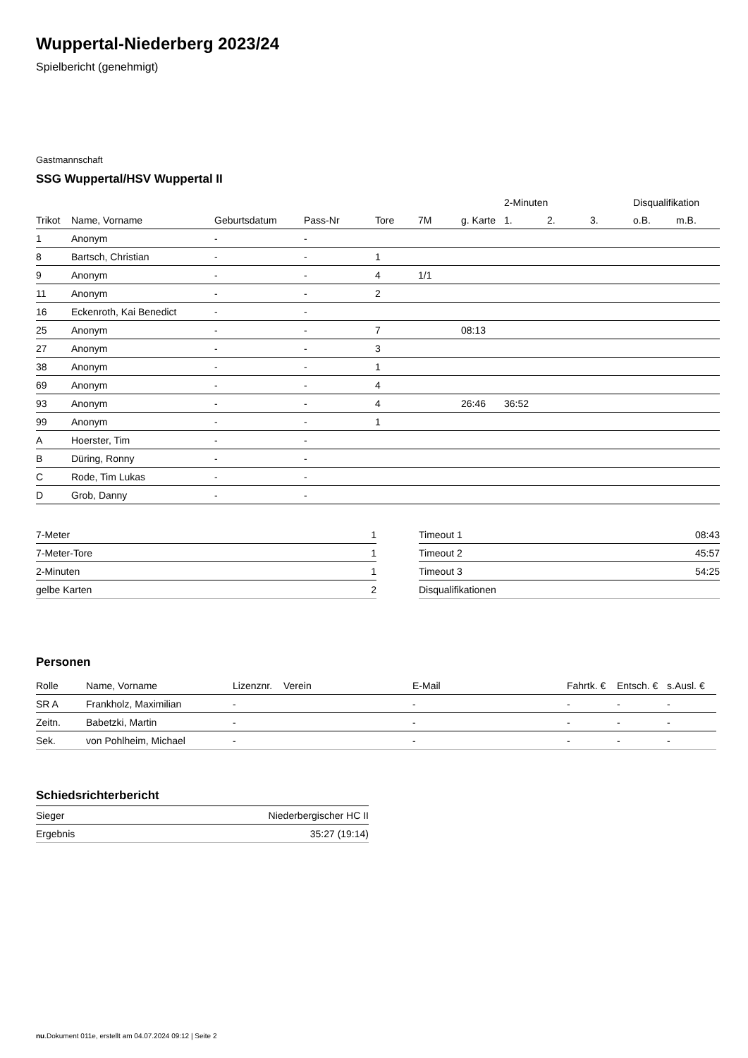Wuppertal-Niederberg 2023/24
Spielbericht (genehmigt)
Gastmannschaft
SSG Wuppertal/HSV Wuppertal II
| | | | | | | | 2-Minuten | | | Disqualifikation | |
| --- | --- | --- | --- | --- | --- | --- | --- | --- | --- | --- | --- |
| Trikot | Name, Vorname | Geburtsdatum | Pass-Nr | Tore | 7M | g. Karte | 1. | 2. | 3. | o.B. | m.B. |
| 1 | Anonym | - | - | | | | | | | | |
| 8 | Bartsch, Christian | - | - | 1 | | | | | | | |
| 9 | Anonym | - | - | 4 | 1/1 | | | | | | |
| 11 | Anonym | - | - | 2 | | | | | | | |
| 16 | Eckenroth, Kai Benedict | - | - | | | | | | | | |
| 25 | Anonym | - | - | 7 | | 08:13 | | | | | |
| 27 | Anonym | - | - | 3 | | | | | | | |
| 38 | Anonym | - | - | 1 | | | | | | | |
| 69 | Anonym | - | - | 4 | | | | | | | |
| 93 | Anonym | - | - | 4 | | 26:46 | 36:52 | | | | |
| 99 | Anonym | - | - | 1 | | | | | | | |
| A | Hoerster, Tim | - | - | | | | | | | | |
| B | Düring, Ronny | - | - | | | | | | | | |
| C | Rode, Tim Lukas | - | - | | | | | | | | |
| D | Grob, Danny | - | - | | | | | | | | |
| 7-Meter | 1 |
| 7-Meter-Tore | 1 |
| 2-Minuten | 1 |
| gelbe Karten | 2 |
| Timeout 1 | 08:43 |
| Timeout 2 | 45:57 |
| Timeout 3 | 54:25 |
| Disqualifikationen | |
Personen
| Rolle | Name, Vorname | Lizenznr. | Verein | E-Mail | Fahrtk. € | Entsch. € | s.Ausl. € |
| --- | --- | --- | --- | --- | --- | --- | --- |
| SR A | Frankholz, Maximilian | - | | - | - | - | - |
| Zeitn. | Babetzki, Martin | - | | - | - | - | - |
| Sek. | von Pohlheim, Michael | - | | - | - | - | - |
Schiedsrichterbericht
| Sieger | Niederbergischer HC II |
| Ergebnis | 35:27 (19:14) |
nu.Dokument 011e, erstellt am 04.07.2024 09:12 | Seite 2